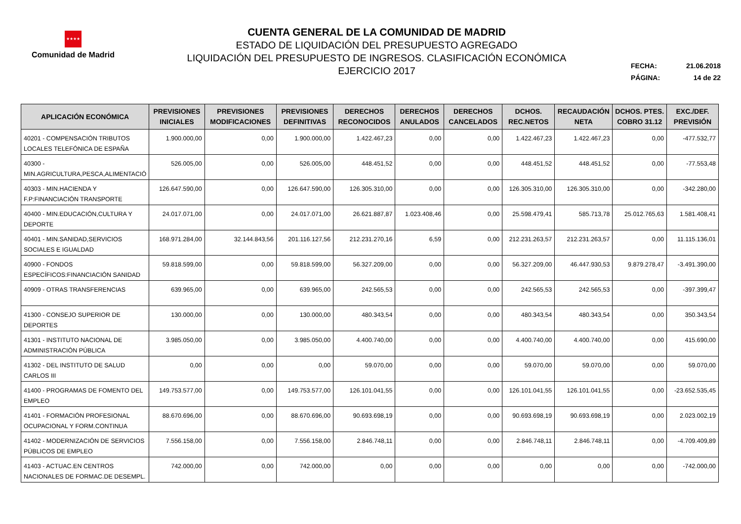★★★★
Comunidad de Madrid
CUENTA GENERAL DE LA COMUNIDAD DE MADRID
ESTADO DE LIQUIDACIÓN DEL PRESUPUESTO AGREGADO
LIQUIDACIÓN DEL PRESUPUESTO DE INGRESOS. CLASIFICACIÓN ECONÓMICA
EJERCICIO 2017
| FECHA: | 21.06.2018 |
| PÁGINA: | 14 de 22 |
| APLICACIÓN ECONÓMICA | PREVISIONES INICIALES | PREVISIONES MODIFICACIONES | PREVISIONES DEFINITIVAS | DERECHOS RECONOCIDOS | DERECHOS ANULADOS | DERECHOS CANCELADOS | DCHOS. REC.NETOS | RECAUDACIÓN NETA | DCHOS. PTES. COBRO 31.12 | EXC./DEF. PREVISIÓN |
| --- | --- | --- | --- | --- | --- | --- | --- | --- | --- | --- |
| 40201 - COMPENSACIÓN TRIBUTOS LOCALES TELEFÓNICA DE ESPAÑA | 1.900.000,00 | 0,00 | 1.900.000,00 | 1.422.467,23 | 0,00 | 0,00 | 1.422.467,23 | 1.422.467,23 | 0,00 | -477.532,77 |
| 40300 - MIN.AGRICULTURA,PESCA,ALIMENTACIÓ | 526.005,00 | 0,00 | 526.005,00 | 448.451,52 | 0,00 | 0,00 | 448.451,52 | 448.451,52 | 0,00 | -77.553,48 |
| 40303 - MIN.HACIENDA Y F.P:FINANCIACIÓN TRANSPORTE | 126.647.590,00 | 0,00 | 126.647.590,00 | 126.305.310,00 | 0,00 | 0,00 | 126.305.310,00 | 126.305.310,00 | 0,00 | -342.280,00 |
| 40400 - MIN.EDUCACIÓN,CULTURA Y DEPORTE | 24.017.071,00 | 0,00 | 24.017.071,00 | 26.621.887,87 | 1.023.408,46 | 0,00 | 25.598.479,41 | 585.713,78 | 25.012.765,63 | 1.581.408,41 |
| 40401 - MIN.SANIDAD,SERVICIOS SOCIALES E IGUALDAD | 168.971.284,00 | 32.144.843,56 | 201.116.127,56 | 212.231.270,16 | 6,59 | 0,00 | 212.231.263,57 | 212.231.263,57 | 0,00 | 11.115.136,01 |
| 40900 - FONDOS ESPECÍFICOS:FINANCIACIÓN SANIDAD | 59.818.599,00 | 0,00 | 59.818.599,00 | 56.327.209,00 | 0,00 | 0,00 | 56.327.209,00 | 46.447.930,53 | 9.879.278,47 | -3.491.390,00 |
| 40909 - OTRAS TRANSFERENCIAS | 639.965,00 | 0,00 | 639.965,00 | 242.565,53 | 0,00 | 0,00 | 242.565,53 | 242.565,53 | 0,00 | -397.399,47 |
| 41300 - CONSEJO SUPERIOR DE DEPORTES | 130.000,00 | 0,00 | 130.000,00 | 480.343,54 | 0,00 | 0,00 | 480.343,54 | 480.343,54 | 0,00 | 350.343,54 |
| 41301 - INSTITUTO NACIONAL DE ADMINISTRACIÓN PÚBLICA | 3.985.050,00 | 0,00 | 3.985.050,00 | 4.400.740,00 | 0,00 | 0,00 | 4.400.740,00 | 4.400.740,00 | 0,00 | 415.690,00 |
| 41302 - DEL INSTITUTO DE SALUD CARLOS III | 0,00 | 0,00 | 0,00 | 59.070,00 | 0,00 | 0,00 | 59.070,00 | 59.070,00 | 0,00 | 59.070,00 |
| 41400 - PROGRAMAS DE FOMENTO DEL EMPLEO | 149.753.577,00 | 0,00 | 149.753.577,00 | 126.101.041,55 | 0,00 | 0,00 | 126.101.041,55 | 126.101.041,55 | 0,00 | -23.652.535,45 |
| 41401 - FORMACIÓN PROFESIONAL OCUPACIONAL Y FORM.CONTINUA | 88.670.696,00 | 0,00 | 88.670.696,00 | 90.693.698,19 | 0,00 | 0,00 | 90.693.698,19 | 90.693.698,19 | 0,00 | 2.023.002,19 |
| 41402 - MODERNIZACIÓN DE SERVICIOS PÚBLICOS DE EMPLEO | 7.556.158,00 | 0,00 | 7.556.158,00 | 2.846.748,11 | 0,00 | 0,00 | 2.846.748,11 | 2.846.748,11 | 0,00 | -4.709.409,89 |
| 41403 - ACTUAC.EN CENTROS NACIONALES DE FORMAC.DE DESEMPL. | 742.000,00 | 0,00 | 742.000,00 | 0,00 | 0,00 | 0,00 | 0,00 | 0,00 | 0,00 | -742.000,00 |